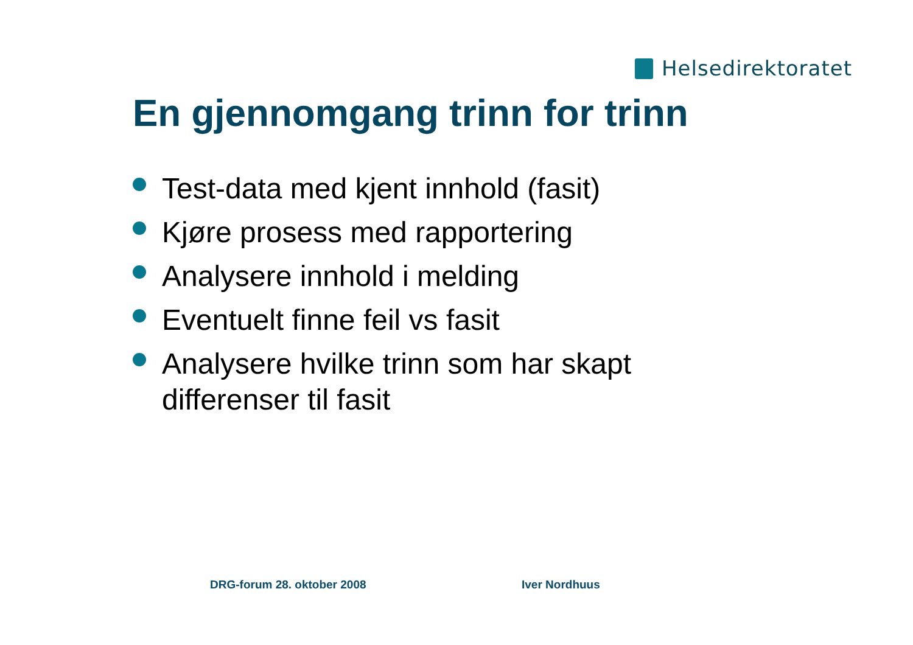Helsedirektoratet
En gjennomgang trinn for trinn
Test-data med kjent innhold (fasit)
Kjøre prosess med rapportering
Analysere innhold i melding
Eventuelt finne feil vs fasit
Analysere hvilke trinn som har skapt differenser til fasit
DRG-forum 28. oktober 2008 Iver Nordhuus